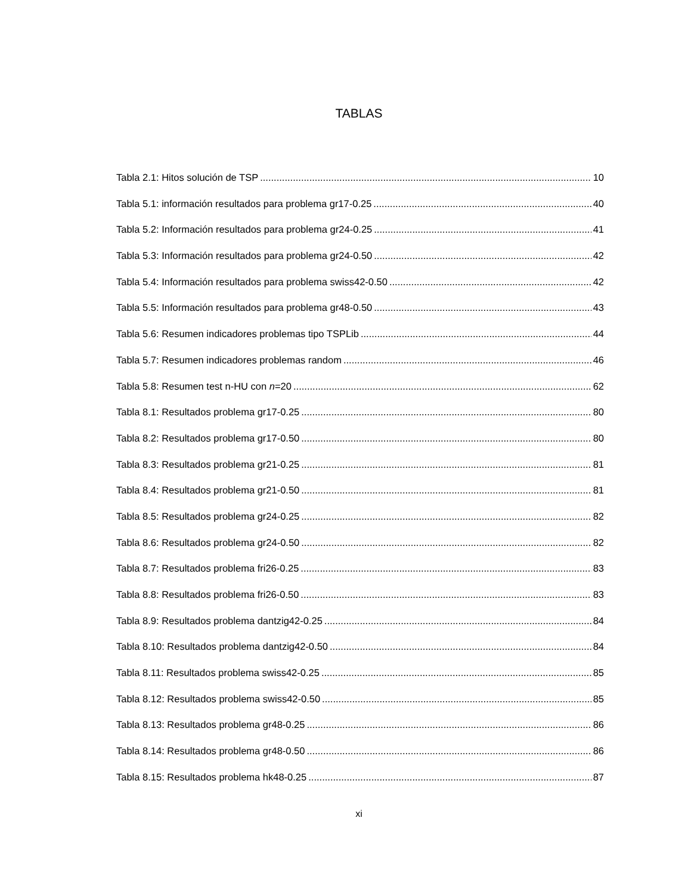TABLAS
Tabla 2.1: Hitos solución de TSP 10
Tabla 5.1: información resultados para problema gr17-0.25 40
Tabla 5.2: Información resultados para problema gr24-0.25 41
Tabla 5.3: Información resultados para problema gr24-0.50 42
Tabla 5.4: Información resultados para problema swiss42-0.50 42
Tabla 5.5: Información resultados para problema gr48-0.50 43
Tabla 5.6: Resumen indicadores problemas tipo TSPLib 44
Tabla 5.7: Resumen indicadores problemas random 46
Tabla 5.8: Resumen test n-HU con n=20 62
Tabla 8.1: Resultados problema gr17-0.25 80
Tabla 8.2: Resultados problema gr17-0.50 80
Tabla 8.3: Resultados problema gr21-0.25 81
Tabla 8.4: Resultados problema gr21-0.50 81
Tabla 8.5: Resultados problema gr24-0.25 82
Tabla 8.6: Resultados problema gr24-0.50 82
Tabla 8.7: Resultados problema fri26-0.25 83
Tabla 8.8: Resultados problema fri26-0.50 83
Tabla 8.9: Resultados problema dantzig42-0.25 84
Tabla 8.10: Resultados problema dantzig42-0.50 84
Tabla 8.11: Resultados problema swiss42-0.25 85
Tabla 8.12: Resultados problema swiss42-0.50 85
Tabla 8.13: Resultados problema gr48-0.25 86
Tabla 8.14: Resultados problema gr48-0.50 86
Tabla 8.15: Resultados problema hk48-0.25 87
xi